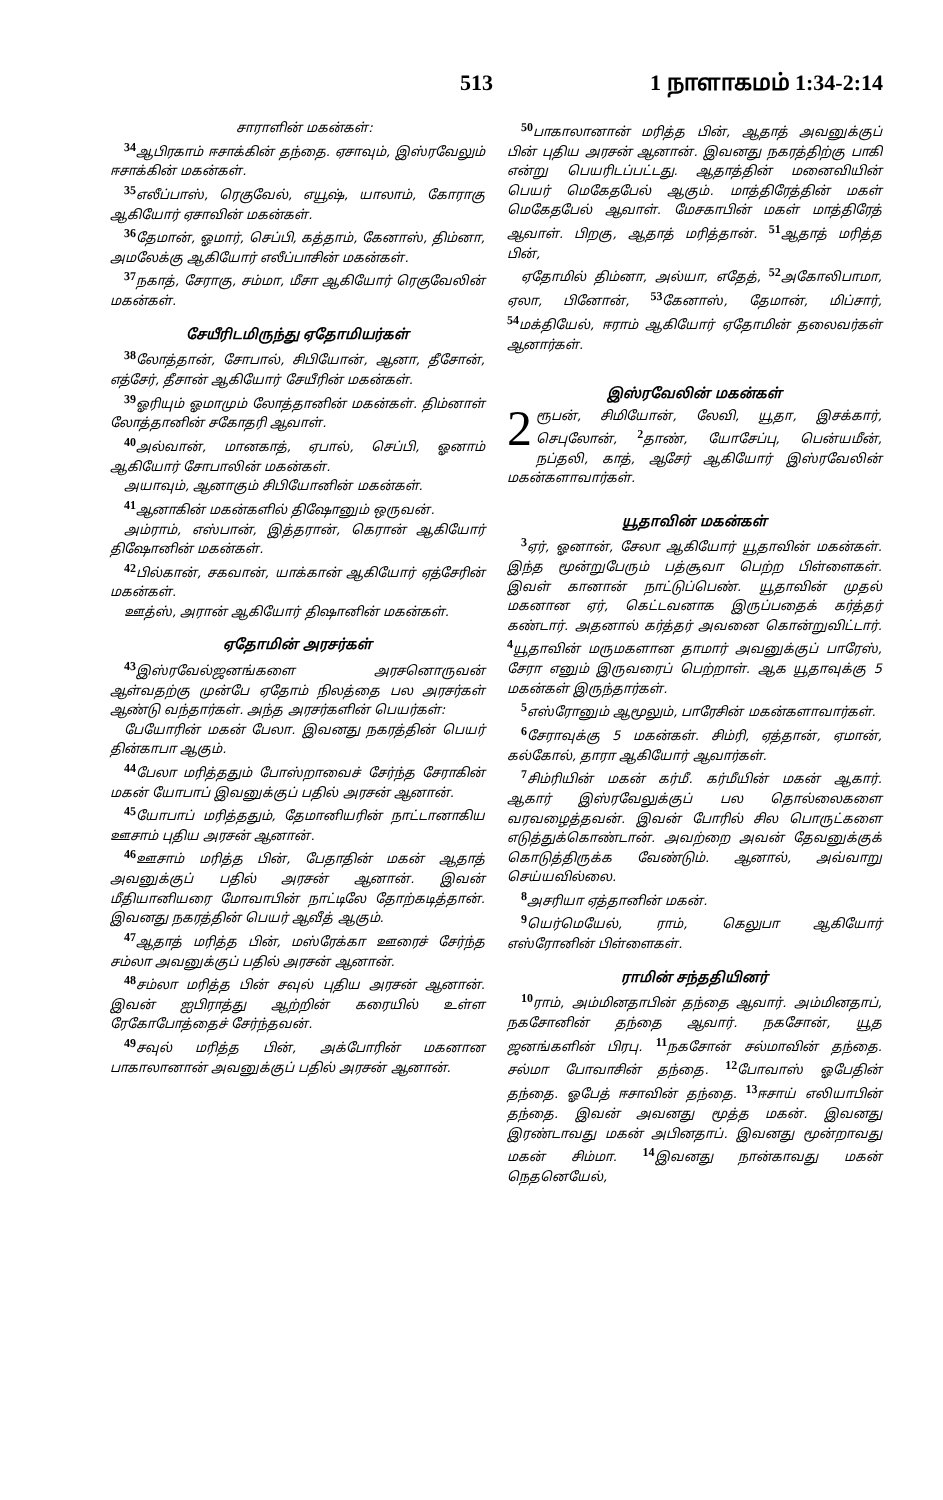513 1 நாளாகமம் 1:34-2:14
சாராளின் மகன்கள்:
<sup>34</sup> ஆபிரகாம் ஈசாக்கின் தந்தை. ஏசாவும், இஸ்ரவேலும் ஈசாக்கின் மகன்கள்.
<sup>35</sup> எலீப்பாஸ், ரெகுவேல், எயூஷ், யாலாம், கோராகு ஆகியோர் ஏசாவின் மகன்கள்.
<sup>36</sup> தேமான், ஓமார், செப்பி, கத்தாம், கேனாஸ், திம்னா, அமலேக்கு ஆகியோர் எலீப்பாசின் மகன்கள்.
<sup>37</sup> நகாத், சேராகு, சம்மா, மீசா ஆகியோர் ரெகுவேலின் மகன்கள்.
சேயீரிடமிருந்து ஏதோமியர்கள்
<sup>38</sup> லோத்தான், சோபால், சிபியோன், ஆனா, தீசோன், எத்சேர், தீசான் ஆகியோர் சேயீரின் மகன்கள்.
<sup>39</sup> ஓரியும் ஓமாமும் லோத்தானின் மகன்கள். திம்னாள் லோத்தானின் சகோதரி ஆவாள்.
<sup>40</sup> அல்வான், மானகாத், ஏபால், செப்பி, ஓனாம் ஆகியோர் சோபாலின் மகன்கள்.
அயாவும், ஆனாகும் சிபியோனின் மகன்கள்.
<sup>41</sup> ஆனாகின் மகன்களில் திஷோனும் ஒருவன்.
அம்ராம், எஸ்பான், இத்தரான், கெரான் ஆகியோர் திஷோனின் மகன்கள்.
<sup>42</sup> பில்கான், சகவான், யாக்கான் ஆகியோர் ஏத்சேரின் மகன்கள்.
ஊத்ஸ், அரான் ஆகியோர் திஷானின் மகன்கள்.
ஏதோமின் அரசர்கள்
<sup>43</sup> இஸ்ரவேல்ஜனங்களை அரசனொருவன் ஆள்வதற்கு முன்பே ஏதோம் நிலத்தை பல அரசர்கள் ஆண்டு வந்தார்கள். அந்த அரசர்களின் பெயர்கள்:
பேயோரின் மகன் பேலா. இவனது நகரத்தின் பெயர் தின்காபா ஆகும்.
<sup>44</sup> பேலா மரித்ததும் போஸ்றாவைச் சேர்ந்த சேராகின் மகன் யோபாப் இவனுக்குப் பதில் அரசன் ஆனான்.
<sup>45</sup> யோபாப் மரித்ததும், தேமானியரின் நாட்டானாகிய ஊசாம் புதிய அரசன் ஆனான்.
<sup>46</sup> ஊசாம் மரித்த பின், பேதாதின் மகன் ஆதாத் அவனுக்குப் பதில் அரசன் ஆனான். இவன் மீதியானியரை மோவாபின் நாட்டிலே தோற்கடித்தான். இவனது நகரத்தின் பெயர் ஆவீத் ஆகும்.
<sup>47</sup> ஆதாத் மரித்த பின், மஸ்ரேக்கா ஊரைச் சேர்ந்த சம்லா அவனுக்குப் பதில் அரசன் ஆனான்.
<sup>48</sup> சம்லா மரித்த பின் சவுல் புதிய அரசன் ஆனான். இவன் ஐபிராத்து ஆற்றின் கரையில் உள்ள ரேகோபோத்தைச் சேர்ந்தவன்.
<sup>49</sup> சவுல் மரித்த பின், அக்போரின் மகனான பாகாலானான் அவனுக்குப் பதில் அரசன் ஆனான்.
<sup>50</sup> பாகாலானான் மரித்த பின், ஆதாத் அவனுக்குப் பின் புதிய அரசன் ஆனான். இவனது நகரத்திற்கு பாகி என்று பெயரிடப்பட்டது. ஆதாத்தின் மனைவியின் பெயர் மெகேதபேல் ஆகும். மாத்திரேத்தின் மகள் மெகேதபேல் ஆவாள். மேசகாபின் மகள் மாத்திரேத் ஆவாள். பிறகு, ஆதாத் மரித்தான். <sup>51</sup>ஆதாத் மரித்த பின்,
ஏதோமில் திம்னா, அல்யா, எதேத், <sup>52</sup>அகோலிபாமா, ஏலா, பினோன், <sup>53</sup>கேனாஸ், தேமான், மிப்சார், <sup>54</sup>மக்தியேல், ஈராம் ஆகியோர் ஏதோமின் தலைவர்கள் ஆனார்கள்.
இஸ்ரவேலின் மகன்கள்
2 ரூபன், சிமியோன், லேவி, யூதா, இசக்கார், செபுலோன், <sup>2</sup>தாண், யோசேப்பு, பென்யமீன், நப்தலி, காத், ஆசேர் ஆகியோர் இஸ்ரவேலின் மகன்களாவார்கள்.
யூதாவின் மகன்கள்
<sup>3</sup> ஏர், ஓனான், சேலா ஆகியோர் யூதாவின் மகன்கள். இந்த மூன்றுபேரும் பத்சூவா பெற்ற பிள்ளைகள். இவள் கானான் நாட்டுப்பெண். யூதாவின் முதல் மகனான ஏர், கெட்டவனாக இருப்பதைக் கர்த்தர் கண்டார். அதனால் கர்த்தர் அவனை கொன்றுவிட்டார். <sup>4</sup>யூதாவின் மருமகளான தாமார் அவனுக்குப் பாரேஸ், சேரா எனும் இருவரைப் பெற்றாள். ஆக யூதாவுக்கு 5 மகன்கள் இருந்தார்கள்.
<sup>5</sup> எஸ்ரோனும் ஆமூலும், பாரேசின் மகன்களாவார்கள்.
<sup>6</sup> சேராவுக்கு 5 மகன்கள். சிம்ரி, ஏத்தான், ஏமான், கல்கோல், தாரா ஆகியோர் ஆவார்கள்.
<sup>7</sup> சிம்ரியின் மகன் கர்மீ. கர்மீயின் மகன் ஆகார். ஆகார் இஸ்ரவேலுக்குப் பல தொல்லைகளை வரவழைத்தவன். இவன் போரில் சில பொருட்களை எடுத்துக்கொண்டான். அவற்றை அவன் தேவனுக்குக் கொடுத்திருக்க வேண்டும். ஆனால், அவ்வாறு செய்யவில்லை.
<sup>8</sup> அசரியா ஏத்தானின் மகன்.
<sup>9</sup> யெர்மெயேல், ராம், கெலுபா ஆகியோர் எஸ்ரோனின் பிள்ளைகள்.
ராமின் சந்ததியினர்
<sup>10</sup> ராம், அம்மினதாபின் தந்தை ஆவார். அம்மினதாப், நகசோனின் தந்தை ஆவார். நகசோன், யூத ஜனங்களின் பிரபு. <sup>11</sup>நகசோன் சல்மாவின் தந்தை. சல்மா போவாசின் தந்தை. <sup>12</sup>போவாஸ் ஓபேதின் தந்தை. ஓபேத் ஈசாவின் தந்தை. <sup>13</sup>ஈசாய் எலியாபின் தந்தை. இவன் அவனது மூத்த மகன். இவனது இரண்டாவது மகன் அபினதாப். இவனது மூன்றாவது மகன் சிம்மா. <sup>14</sup>இவனது நான்காவது மகன் நெதனெயேல்,